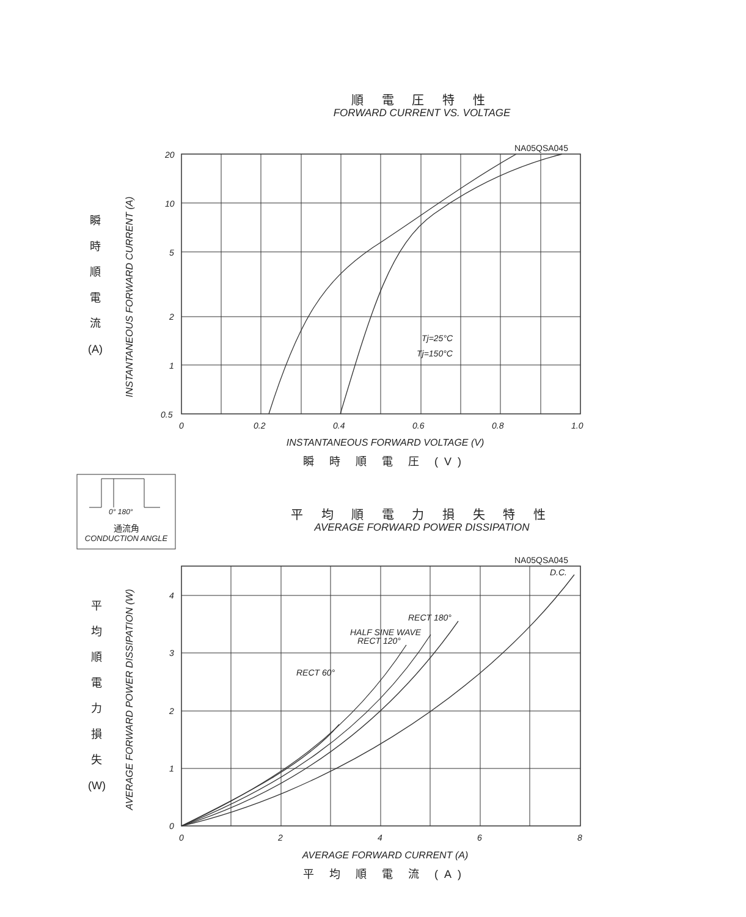順 電 圧 特 性
FORWARD CURRENT VS. VOLTAGE
NA05QSA045
20
10
5
2
1
0.5
0 0.2 0.4 0.6 0.8 1.0
Tj=25°C
Tj=150°C
INSTANTANEOUS FORWARD CURRENT (A)
瞬
時
順
電
流
(A)
INSTANTANEOUS FORWARD VOLTAGE (V)
瞬 時 順 電 圧 (V)
0° 180°
通流角
CONDUCTION ANGLE
平 均 順 電 力 損 失 特 性
AVERAGE FORWARD POWER DISSIPATION
NA05QSA045
D.C.
RECT 180°
HALF SINE WAVE
RECT 120°
RECT 60°
4
3
2
1
0
0 2 4 6 8
AVERAGE FORWARD POWER DISSIPATION (W)
平
均
順
電
力
損
失
(W)
AVERAGE FORWARD CURRENT (A)
平 均 順 電 流 (A)